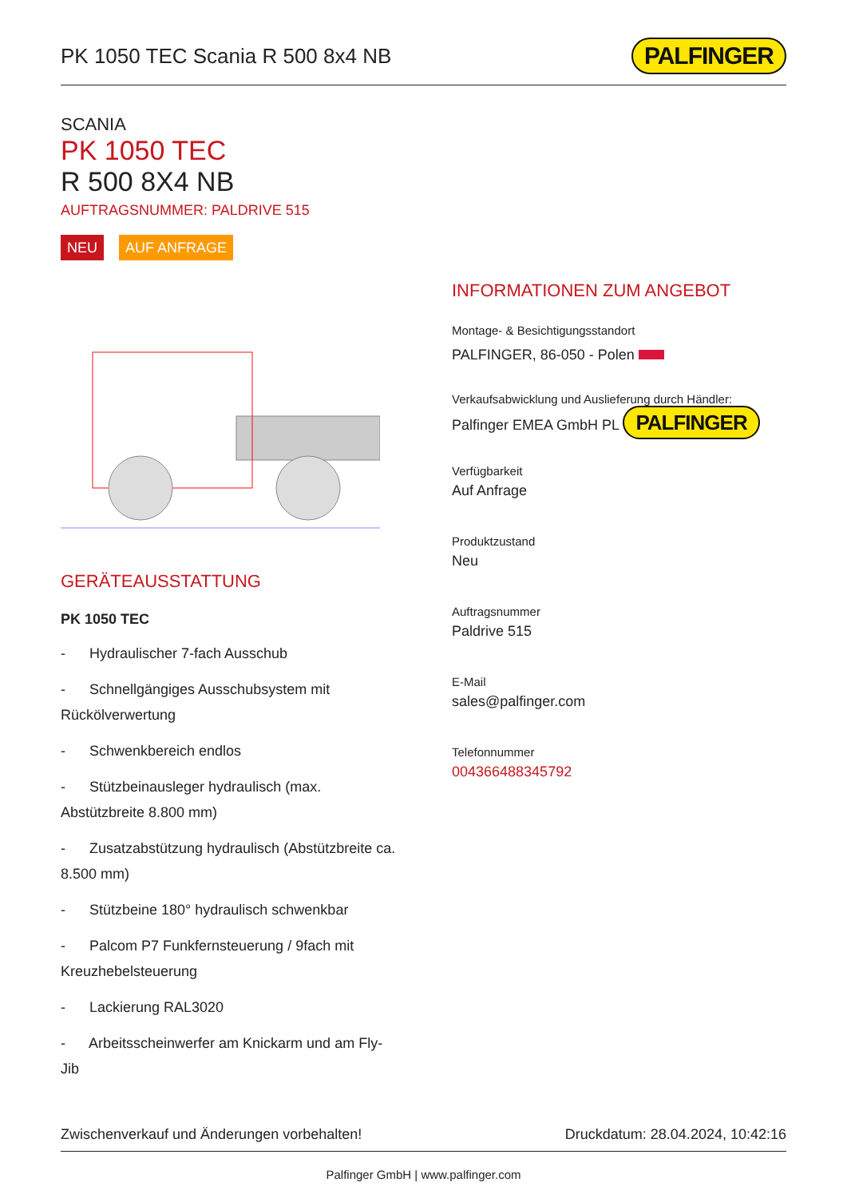PK 1050 TEC Scania R 500 8x4 NB
PALFINGER
SCANIA
PK 1050 TEC
R 500 8X4 NB
AUFTRAGSNUMMER: PALDRIVE 515
NEU AUF ANFRAGE
GERÄTEAUSSTATTUNG
PK 1050 TEC
- Hydraulischer 7-fach Ausschub
- Schnellgängiges Ausschubsystem mit Rückölverwertung
- Schwenkbereich endlos
- Stützbeinausleger hydraulisch (max. Abstützbreite 8.800 mm)
- Zusatzabstützung hydraulisch (Abstützbreite ca. 8.500 mm)
- Stützbeine 180° hydraulisch schwenkbar
- Palcom P7 Funkfernsteuerung / 9fach mit Kreuzhebelsteuerung
- Lackierung RAL3020
- Arbeitsscheinwerfer am Knickarm und am Fly-Jib
INFORMATIONEN ZUM ANGEBOT
Montage- & Besichtigungsstandort
PALFINGER, 86-050 - Polen
Verkaufsabwicklung und Auslieferung durch Händler:
Palfinger EMEA GmbH PL PALFINGER
Verfügbarkeit
Auf Anfrage
Produktzustand
Neu
Auftragsnummer
Paldrive 515
E-Mail
sales@palfinger.com
Telefonnummer
004366488345792
Zwischenverkauf und Änderungen vorbehalten! Druckdatum: 28.04.2024, 10:42:16
Palfinger GmbH | www.palfinger.com